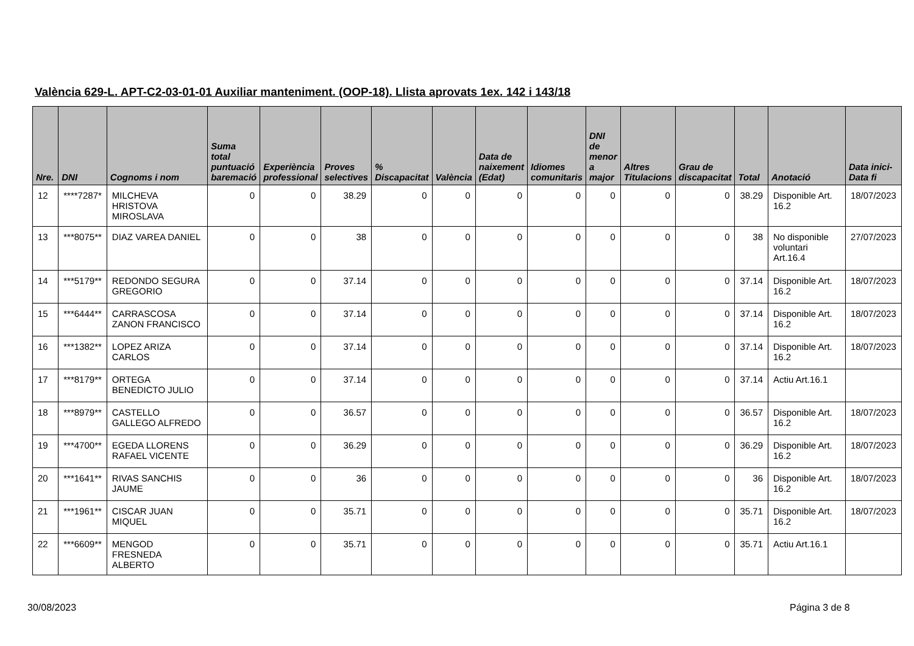València 629-L. APT-C2-03-01-01 Auxiliar manteniment. (OOP-18). Llista aprovats 1ex. 142 i 143/18
| Nre. | DNI | Cognoms i nom | Suma total puntuació baremació | Experiència professional | Proves selectives | % Discapacitat | València | Data de naixement (Edat) | Idiomes comunitaris | DNI de menor a major | Altres Titulacions | Grau de discapacitat | Total | Anotació | Data inici-Data fi |
| --- | --- | --- | --- | --- | --- | --- | --- | --- | --- | --- | --- | --- | --- | --- | --- |
| 12 | ****7287* | MILCHEVA HRISTOVA MIROSLAVA | 0 | 0 | 38.29 | 0 | 0 | 0 | 0 | 0 | 0 | 0 | 38.29 | Disponible Art. 16.2 | 18/07/2023 |
| 13 | ***8075** | DIAZ VAREA DANIEL | 0 | 0 | 38 | 0 | 0 | 0 | 0 | 0 | 0 | 0 | 38 | No disponible voluntari Art.16.4 | 27/07/2023 |
| 14 | ***5179** | REDONDO SEGURA GREGORIO | 0 | 0 | 37.14 | 0 | 0 | 0 | 0 | 0 | 0 | 0 | 37.14 | Disponible Art. 16.2 | 18/07/2023 |
| 15 | ***6444** | CARRASCOSA ZANON FRANCISCO | 0 | 0 | 37.14 | 0 | 0 | 0 | 0 | 0 | 0 | 0 | 37.14 | Disponible Art. 16.2 | 18/07/2023 |
| 16 | ***1382** | LOPEZ ARIZA CARLOS | 0 | 0 | 37.14 | 0 | 0 | 0 | 0 | 0 | 0 | 0 | 37.14 | Disponible Art. 16.2 | 18/07/2023 |
| 17 | ***8179** | ORTEGA BENEDICTO JULIO | 0 | 0 | 37.14 | 0 | 0 | 0 | 0 | 0 | 0 | 0 | 37.14 | Actiu Art.16.1 | |
| 18 | ***8979** | CASTELLO GALLEGO ALFREDO | 0 | 0 | 36.57 | 0 | 0 | 0 | 0 | 0 | 0 | 0 | 36.57 | Disponible Art. 16.2 | 18/07/2023 |
| 19 | ***4700** | EGEDA LLORENS RAFAEL VICENTE | 0 | 0 | 36.29 | 0 | 0 | 0 | 0 | 0 | 0 | 0 | 36.29 | Disponible Art. 16.2 | 18/07/2023 |
| 20 | ***1641** | RIVAS SANCHIS JAUME | 0 | 0 | 36 | 0 | 0 | 0 | 0 | 0 | 0 | 0 | 36 | Disponible Art. 16.2 | 18/07/2023 |
| 21 | ***1961** | CISCAR JUAN MIQUEL | 0 | 0 | 35.71 | 0 | 0 | 0 | 0 | 0 | 0 | 0 | 35.71 | Disponible Art. 16.2 | 18/07/2023 |
| 22 | ***6609** | MENGOD FRESNEDA ALBERTO | 0 | 0 | 35.71 | 0 | 0 | 0 | 0 | 0 | 0 | 0 | 35.71 | Actiu Art.16.1 | |
30/08/2023 Página 3 de 8